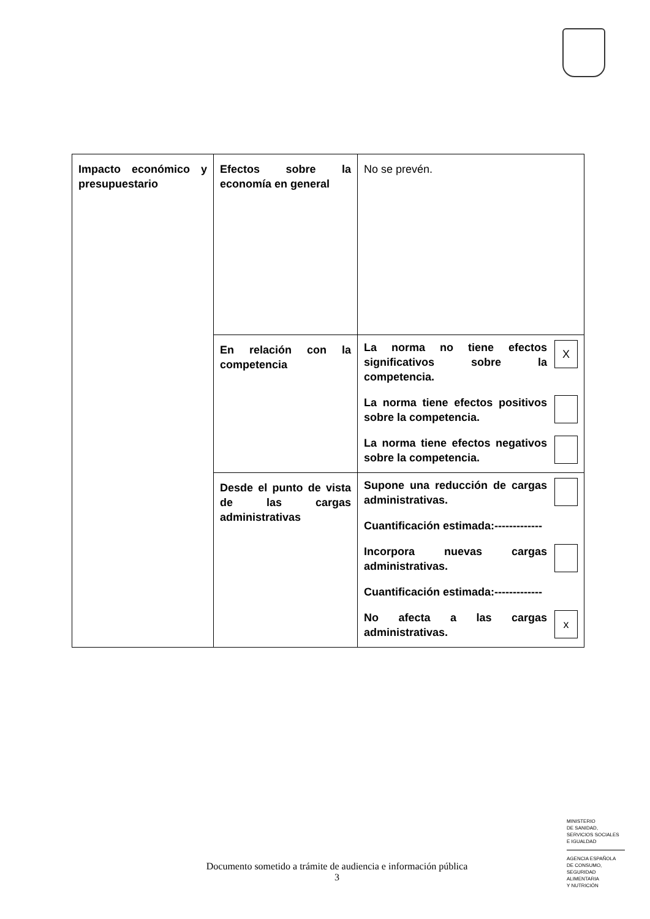| Impacto económico y presupuestario | Efectos sobre la economía en general | No se prevén. |
| | En relación con la competencia | La norma no tiene efectos significativos sobre la competencia. X La norma tiene efectos positivos sobre la competencia. La norma tiene efectos negativos sobre la competencia. |
| | Desde el punto de vista de las cargas administrativas | Supone una reducción de cargas administrativas. Cuantificación estimada:------------- Incorpora nuevas cargas administrativas. Cuantificación estimada:------------- No afecta a las cargas administrativas. x |
MINISTERIO
DE SANIDAD,
SERVICIOS SOCIALES
E IGUALDAD
AGENCIA ESPAÑOLA
DE CONSUMO,
SEGURIDAD ALIMENTARIA
Y NUTRICIÓN
Documento sometido a trámite de audiencia e información pública
3